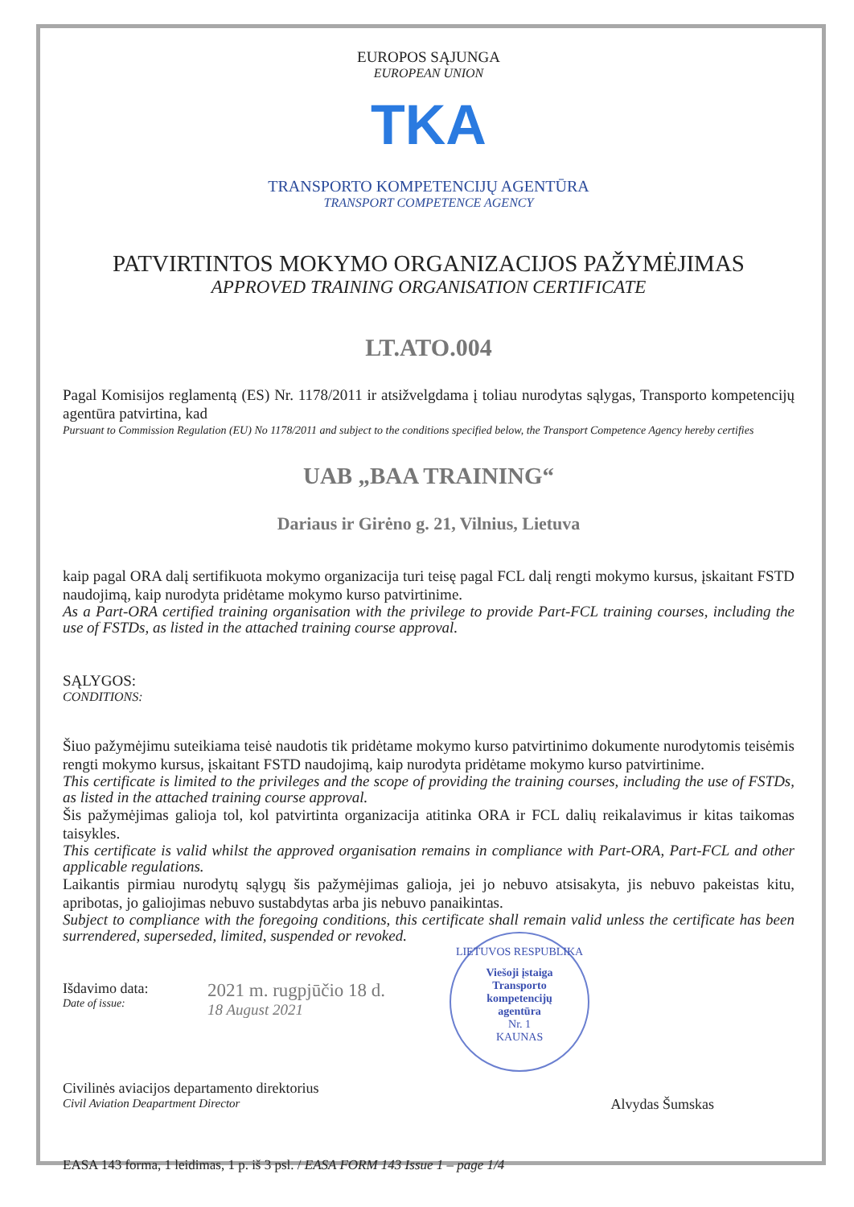EUROPOS SĄJUNGA
EUROPEAN UNION
TKA
TRANSPORTO KOMPETENCIJŲ AGENTŪRA
TRANSPORT COMPETENCE AGENCY
PATVIRTINTOS MOKYMO ORGANIZACIJOS PAŽYMĖJIMAS
APPROVED TRAINING ORGANISATION CERTIFICATE
LT.ATO.004
Pagal Komisijos reglamentą (ES) Nr. 1178/2011 ir atsižvelgdama į toliau nurodytas sąlygas, Transporto kompetencijų agentūra patvirtina, kad
Pursuant to Commission Regulation (EU) No 1178/2011 and subject to the conditions specified below, the Transport Competence Agency hereby certifies
UAB „BAA TRAINING“
Dariaus ir Girėno g. 21, Vilnius, Lietuva
kaip pagal ORA dalį sertifikuota mokymo organizacija turi teisę pagal FCL dalį rengti mokymo kursus, įskaitant FSTD naudojimą, kaip nurodyta pridėtame mokymo kurso patvirtinime.
As a Part-ORA certified training organisation with the privilege to provide Part-FCL training courses, including the use of FSTDs, as listed in the attached training course approval.
SĄLYGOS:
CONDITIONS:
Šiuo pažymėjimu suteikiama teisė naudotis tik pridėtame mokymo kurso patvirtinimo dokumente nurodytomis teisėmis rengti mokymo kursus, įskaitant FSTD naudojimą, kaip nurodyta pridėtame mokymo kurso patvirtinime.
This certificate is limited to the privileges and the scope of providing the training courses, including the use of FSTDs, as listed in the attached training course approval.
Šis pažymėjimas galioja tol, kol patvirtinta organizacija atitinka ORA ir FCL dalių reikalavimus ir kitas taikomas taisykles.
This certificate is valid whilst the approved organisation remains in compliance with Part-ORA, Part-FCL and other applicable regulations.
Laikantis pirmiau nurodytų sąlygų šis pažymėjimas galioja, jei jo nebuvo atsisakyta, jis nebuvo pakeistas kitu, apribotas, jo galiojimas nebuvo sustabdytas arba jis nebuvo panaikintas.
Subject to compliance with the foregoing conditions, this certificate shall remain valid unless the certificate has been surrendered, superseded, limited, suspended or revoked.
Išdavimo data:
Date of issue:
2021 m. rugpjūčio 18 d.
18 August 2021
LIETUVOS RESPUBLIKA
Viešoji įstaiga
Transporto
kompetencijų
agentūra
Nr. 1
KAUNAS
Civilinės aviacijos departamento direktorius
Civil Aviation Deapartment Director
Alvydas Šumskas
EASA 143 forma, 1 leidimas, 1 p. iš 3 psl. / EASA FORM 143 Issue 1 – page 1/4